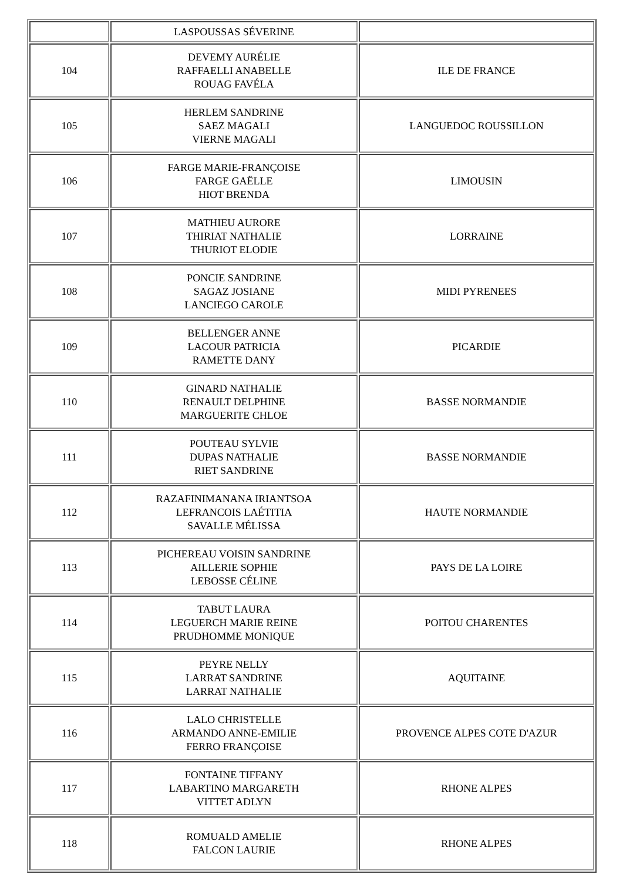| | LASPOUSSAS SÉVERINE | |
| 104 | DEVEMY AURÉLIE RAFFAELLI ANABELLE ROUAG FAVÉLA | ILE DE FRANCE |
| 105 | HERLEM SANDRINE SAEZ MAGALI VIERNE MAGALI | LANGUEDOC ROUSSILLON |
| 106 | FARGE MARIE-FRANÇOISE FARGE GAËLLE HIOT BRENDA | LIMOUSIN |
| 107 | MATHIEU AURORE THIRIAT NATHALIE THURIOT ELODIE | LORRAINE |
| 108 | PONCIE SANDRINE SAGAZ JOSIANE LANCIEGO CAROLE | MIDI PYRENEES |
| 109 | BELLENGER ANNE LACOUR PATRICIA RAMETTE DANY | PICARDIE |
| 110 | GINARD NATHALIE RENAULT DELPHINE MARGUERITE CHLOE | BASSE NORMANDIE |
| 111 | POUTEAU SYLVIE DUPAS NATHALIE RIET SANDRINE | BASSE NORMANDIE |
| 112 | RAZAFINIMANANA IRIANTSOA LEFRANCOIS LAÉTITIA SAVALLE MÉLISSA | HAUTE NORMANDIE |
| 113 | PICHEREAU VOISIN SANDRINE AILLERIE SOPHIE LEBOSSE CÉLINE | PAYS DE LA LOIRE |
| 114 | TABUT LAURA LEGUERCH MARIE REINE PRUDHOMME MONIQUE | POITOU CHARENTES |
| 115 | PEYRE NELLY LARRAT SANDRINE LARRAT NATHALIE | AQUITAINE |
| 116 | LALO CHRISTELLE ARMANDO ANNE-EMILIE FERRO FRANÇOISE | PROVENCE ALPES COTE D'AZUR |
| 117 | FONTAINE TIFFANY LABARTINO MARGARETH VITTET ADLYN | RHONE ALPES |
| 118 | ROMUALD AMELIE FALCON LAURIE | RHONE ALPES |